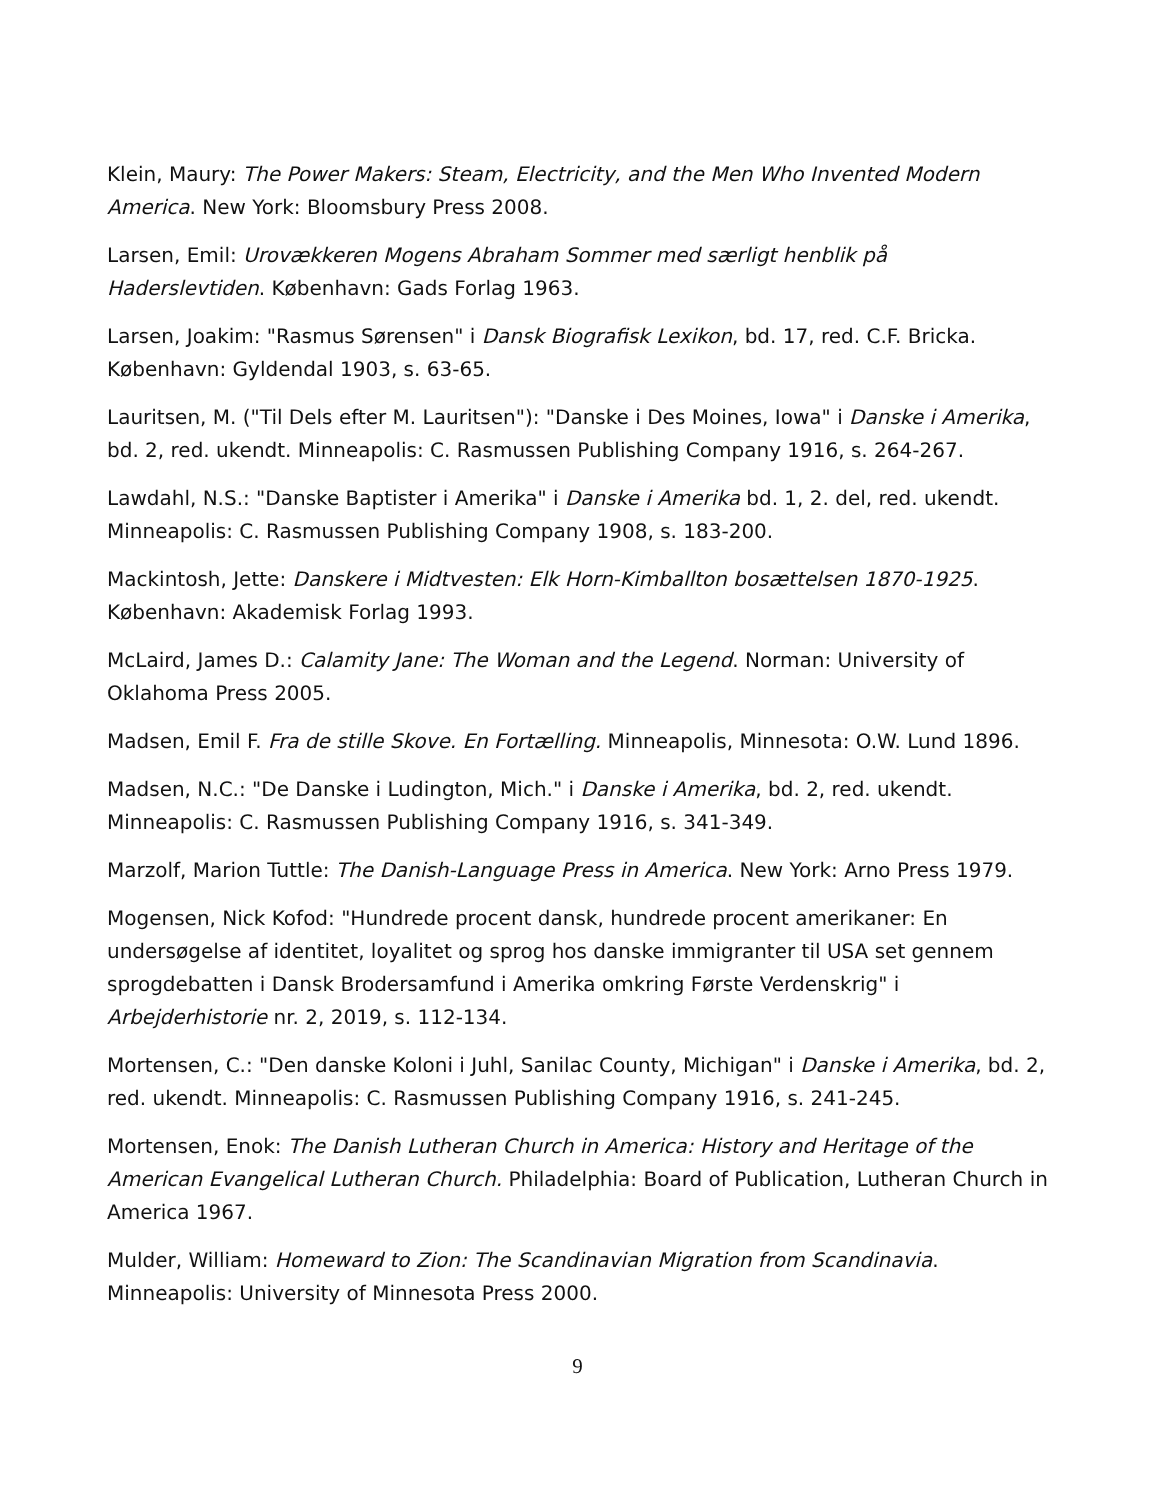Klein, Maury: The Power Makers: Steam, Electricity, and the Men Who Invented Modern America. New York: Bloomsbury Press 2008.
Larsen, Emil: Urovækkeren Mogens Abraham Sommer med særligt henblik på Haderslevtiden. København: Gads Forlag 1963.
Larsen, Joakim: "Rasmus Sørensen" i Dansk Biografisk Lexikon, bd. 17, red. C.F. Bricka. København: Gyldendal 1903, s. 63-65.
Lauritsen, M. ("Til Dels efter M. Lauritsen"): "Danske i Des Moines, Iowa" i Danske i Amerika, bd. 2, red. ukendt. Minneapolis: C. Rasmussen Publishing Company 1916, s. 264-267.
Lawdahl, N.S.: "Danske Baptister i Amerika" i Danske i Amerika bd. 1, 2. del, red. ukendt. Minneapolis: C. Rasmussen Publishing Company 1908, s. 183-200.
Mackintosh, Jette: Danskere i Midtvesten: Elk Horn-Kimballton bosættelsen 1870-1925. København: Akademisk Forlag 1993.
McLaird, James D.: Calamity Jane: The Woman and the Legend. Norman: University of Oklahoma Press 2005.
Madsen, Emil F. Fra de stille Skove. En Fortælling. Minneapolis, Minnesota: O.W. Lund 1896.
Madsen, N.C.: "De Danske i Ludington, Mich." i Danske i Amerika, bd. 2, red. ukendt. Minneapolis: C. Rasmussen Publishing Company 1916, s. 341-349.
Marzolf, Marion Tuttle: The Danish-Language Press in America. New York: Arno Press 1979.
Mogensen, Nick Kofod: "Hundrede procent dansk, hundrede procent amerikaner: En undersøgelse af identitet, loyalitet og sprog hos danske immigranter til USA set gennem sprogdebatten i Dansk Brodersamfund i Amerika omkring Første Verdenskrig" i Arbejderhistorie nr. 2, 2019, s. 112-134.
Mortensen, C.: "Den danske Koloni i Juhl, Sanilac County, Michigan" i Danske i Amerika, bd. 2, red. ukendt. Minneapolis: C. Rasmussen Publishing Company 1916, s. 241-245.
Mortensen, Enok: The Danish Lutheran Church in America: History and Heritage of the American Evangelical Lutheran Church. Philadelphia: Board of Publication, Lutheran Church in America 1967.
Mulder, William: Homeward to Zion: The Scandinavian Migration from Scandinavia. Minneapolis: University of Minnesota Press 2000.
9